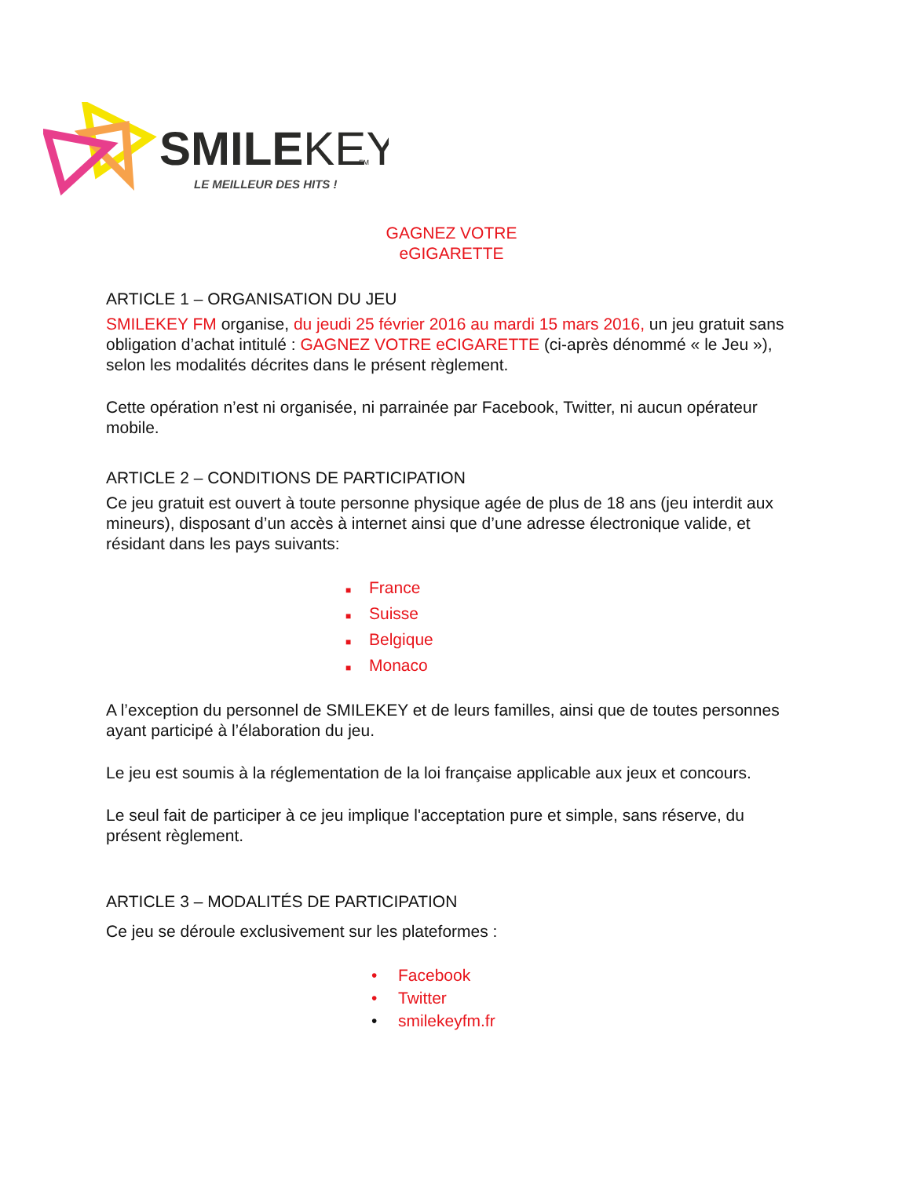SMILEKEY
FM
LE MEILLEUR DES HITS !
GAGNEZ VOTRE eGIGARETTE
ARTICLE 1 – ORGANISATION DU JEU
SMILEKEY FM organise, du jeudi 25 février 2016 au mardi 15 mars 2016, un jeu gratuit sans obligation d’achat intitulé : GAGNEZ VOTRE eCIGARETTE (ci-après dénommé « le Jeu »), selon les modalités décrites dans le présent règlement.
Cette opération n’est ni organisée, ni parrainée par Facebook, Twitter, ni aucun opérateur mobile.
ARTICLE 2 – CONDITIONS DE PARTICIPATION
Ce jeu gratuit est ouvert à toute personne physique agée de plus de 18 ans (jeu interdit aux mineurs), disposant d’un accès à internet ainsi que d’une adresse électronique valide, et résidant dans les pays suivants:
■ France
■ Suisse
■ Belgique
■ Monaco
A l’exception du personnel de SMILEKEY et de leurs familles, ainsi que de toutes personnes ayant participé à l’élaboration du jeu.
Le jeu est soumis à la réglementation de la loi française applicable aux jeux et concours.
Le seul fait de participer à ce jeu implique l'acceptation pure et simple, sans réserve, du présent règlement.
ARTICLE 3 – MODALITÉS DE PARTICIPATION
Ce jeu se déroule exclusivement sur les plateformes :
• Facebook
• Twitter
• smilekeyfm.fr